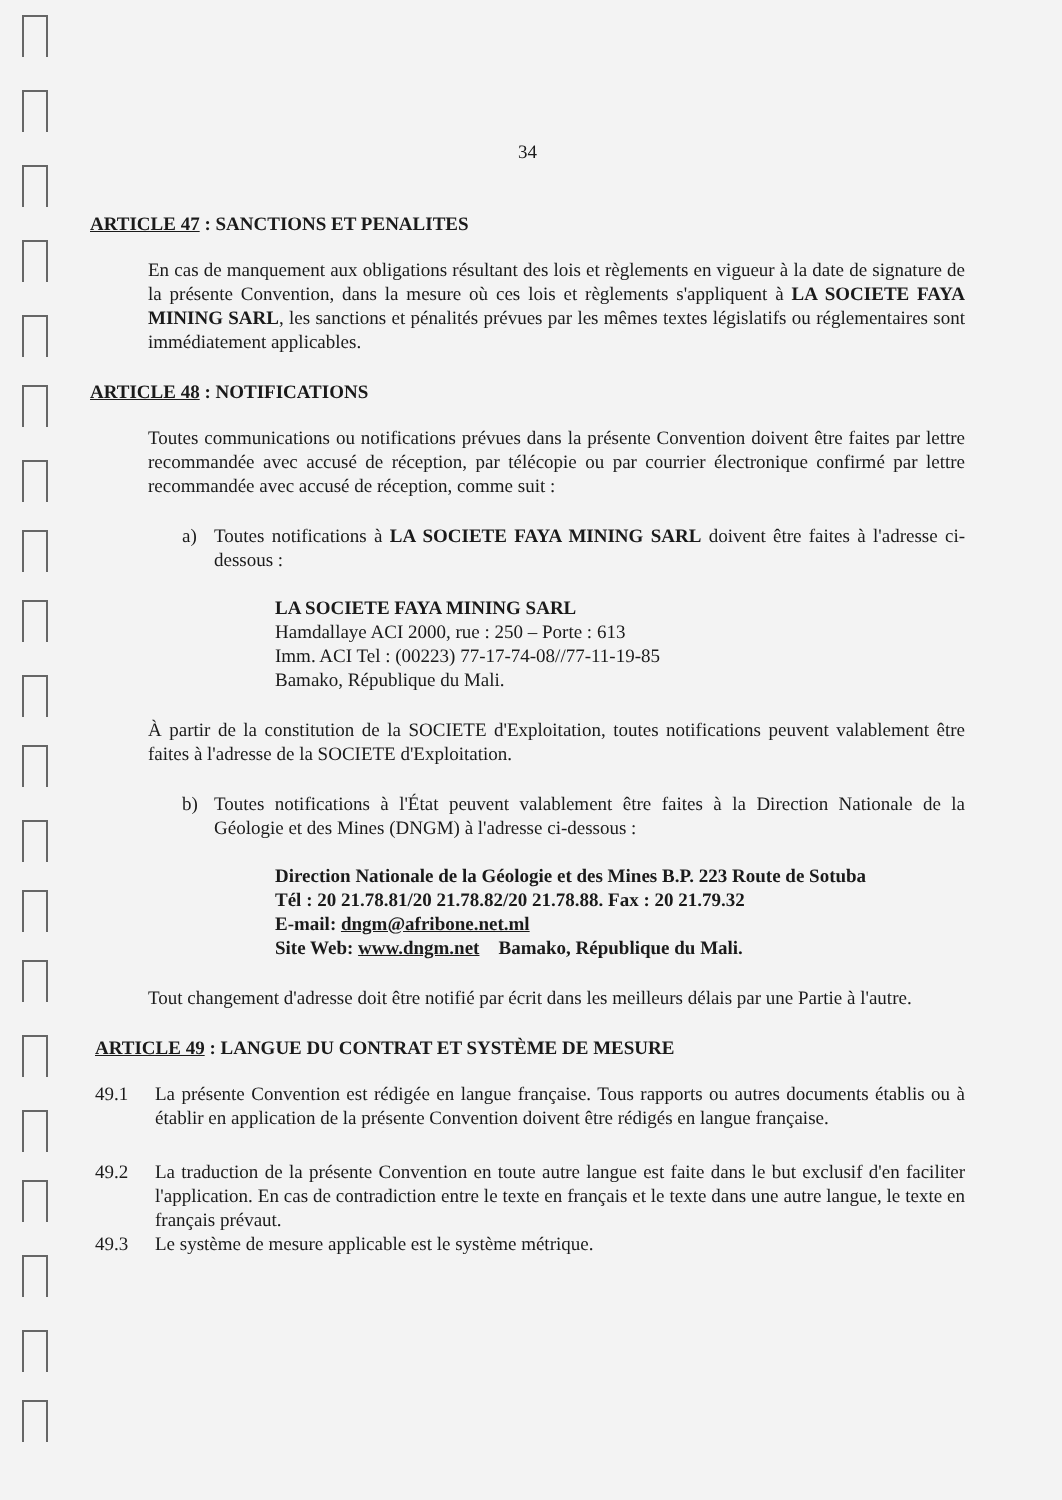34
ARTICLE 47 : SANCTIONS ET PENALITES
En cas de manquement aux obligations résultant des lois et règlements en vigueur à la date de signature de la présente Convention, dans la mesure où ces lois et règlements s'appliquent à LA SOCIETE FAYA MINING SARL, les sanctions et pénalités prévues par les mêmes textes législatifs ou réglementaires sont immédiatement applicables.
ARTICLE 48 : NOTIFICATIONS
Toutes communications ou notifications prévues dans la présente Convention doivent être faites par lettre recommandée avec accusé de réception, par télécopie ou par courrier électronique confirmé par lettre recommandée avec accusé de réception, comme suit :
a) Toutes notifications à LA SOCIETE FAYA MINING SARL doivent être faites à l'adresse ci-dessous :
LA SOCIETE FAYA MINING SARL
Hamdallaye ACI 2000, rue : 250 – Porte : 613
Imm. ACI Tel : (00223) 77-17-74-08//77-11-19-85
Bamako, République du Mali.
À partir de la constitution de la SOCIETE d'Exploitation, toutes notifications peuvent valablement être faites à l'adresse de la SOCIETE d'Exploitation.
b) Toutes notifications à l'État peuvent valablement être faites à la Direction Nationale de la Géologie et des Mines (DNGM) à l'adresse ci-dessous :
Direction Nationale de la Géologie et des Mines B.P. 223 Route de Sotuba
Tél : 20 21.78.81/20 21.78.82/20 21.78.88. Fax : 20 21.79.32
E-mail: dngm@afribone.net.ml
Site Web: www.dngm.net Bamako, République du Mali.
Tout changement d'adresse doit être notifié par écrit dans les meilleurs délais par une Partie à l'autre.
ARTICLE 49 : LANGUE DU CONTRAT ET SYSTÈME DE MESURE
49.1 La présente Convention est rédigée en langue française. Tous rapports ou autres documents établis ou à établir en application de la présente Convention doivent être rédigés en langue française.
49.2 La traduction de la présente Convention en toute autre langue est faite dans le but exclusif d'en faciliter l'application. En cas de contradiction entre le texte en français et le texte dans une autre langue, le texte en français prévaut.
49.3 Le système de mesure applicable est le système métrique.